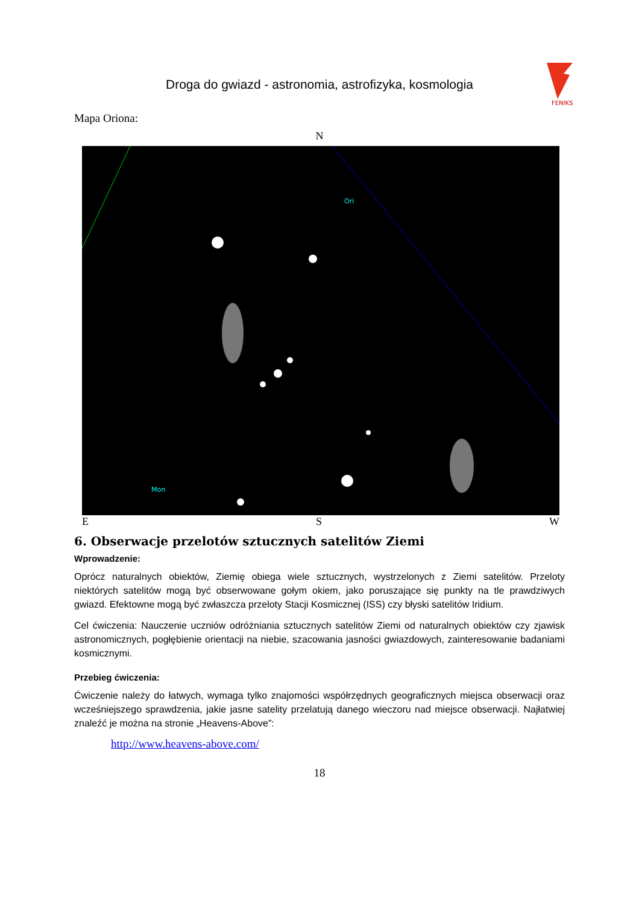Droga do gwiazd - astronomia, astrofizyka, kosmologia
FENIKS
Mapa Oriona:
N
Ori
Mon
E S W
6. Obserwacje przelotów sztucznych satelitów Ziemi
Wprowadzenie:
Oprócz naturalnych obiektów, Ziemię obiega wiele sztucznych, wystrzelonych z Ziemi satelitów. Przeloty niektórych satelitów mogą być obserwowane gołym okiem, jako poruszające się punkty na tle prawdziwych gwiazd. Efektowne mogą być zwłaszcza przeloty Stacji Kosmicznej (ISS) czy błyski satelitów Iridium.
Cel ćwiczenia: Nauczenie uczniów odróżniania sztucznych satelitów Ziemi od naturalnych obiektów czy zjawisk astronomicznych, pogłębienie orientacji na niebie, szacowania jasności gwiazdowych, zainteresowanie badaniami kosmicznymi.
Przebieg ćwiczenia:
Ćwiczenie należy do łatwych, wymaga tylko znajomości współrzędnych geograficznych miejsca obserwacji oraz wcześniejszego sprawdzenia, jakie jasne satelity przelatują danego wieczoru nad miejsce obserwacji. Najłatwiej znaleźć je można na stronie „Heavens-Above”:
http://www.heavens-above.com/
18